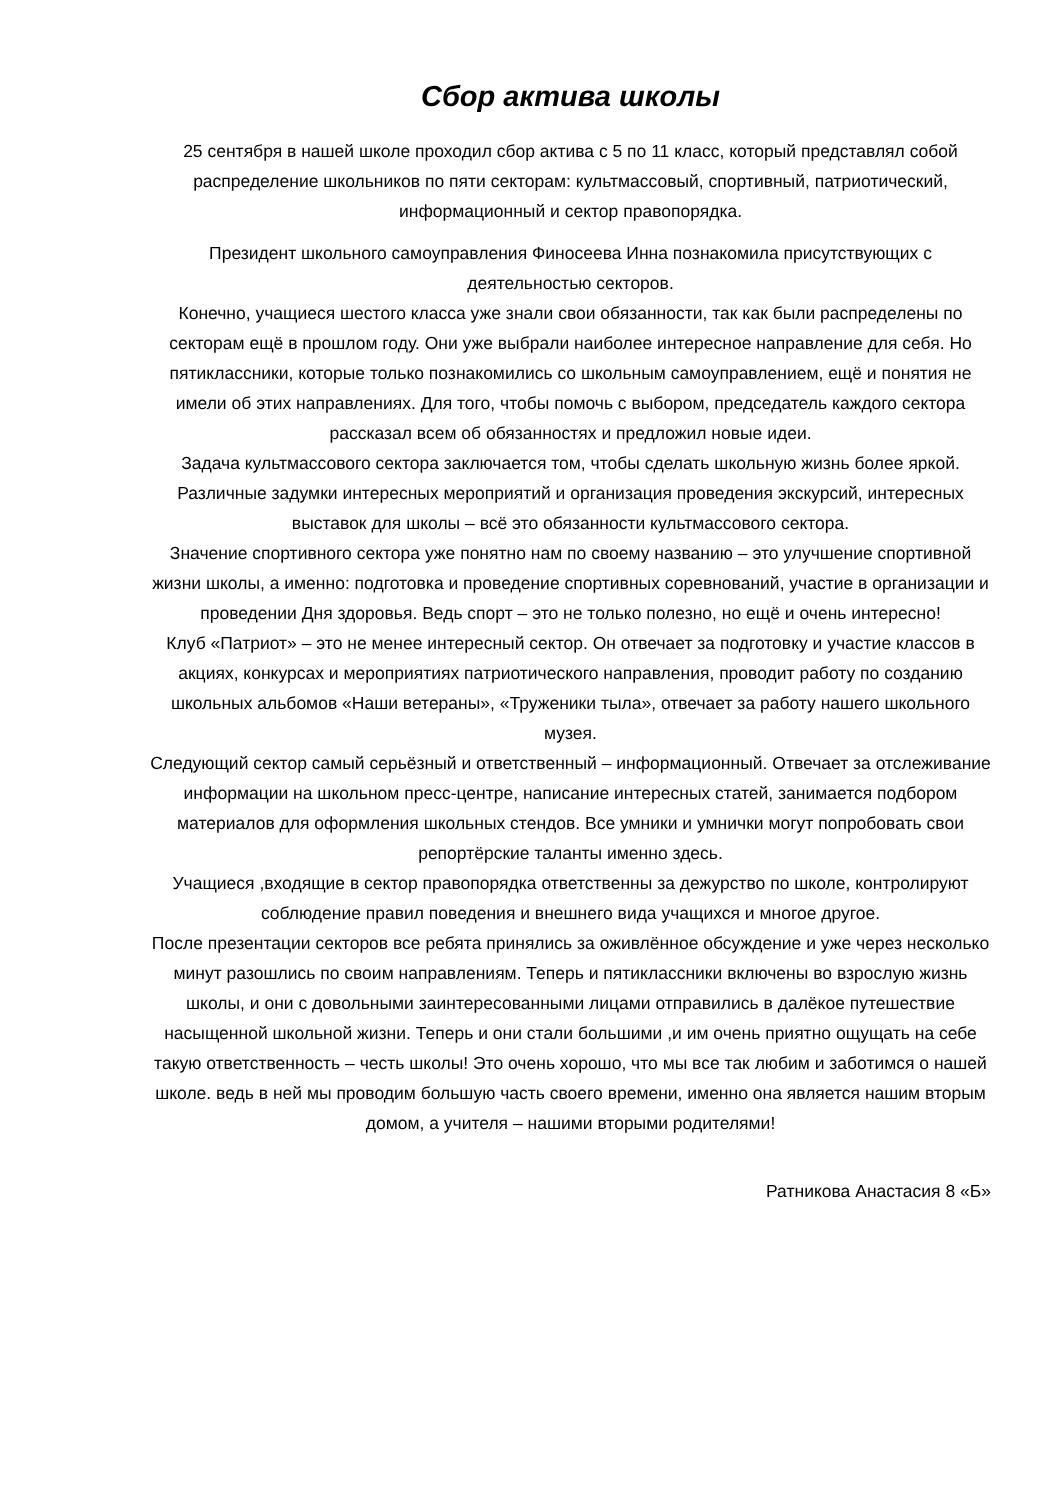Сбор актива школы
25 сентября в нашей школе проходил сбор актива с 5 по 11 класс, который представлял собой распределение школьников по пяти секторам: культмассовый, спортивный, патриотический, информационный и сектор правопорядка.
Президент школьного самоуправления Финосеева Инна познакомила присутствующих с деятельностью секторов.
Конечно, учащиеся шестого класса уже знали свои обязанности, так как были распределены по секторам ещё в прошлом году. Они уже выбрали наиболее интересное направление для себя. Но пятиклассники, которые только познакомились со школьным самоуправлением, ещё и понятия не имели об этих направлениях. Для того, чтобы помочь с выбором, председатель каждого сектора рассказал всем об обязанностях и предложил новые идеи.
Задача культмассового сектора заключается том, чтобы сделать школьную жизнь более яркой. Различные задумки интересных мероприятий и организация проведения экскурсий, интересных выставок для школы – всё это обязанности культмассового сектора.
Значение спортивного сектора уже понятно нам по своему названию – это улучшение спортивной жизни школы, а именно: подготовка и проведение спортивных соревнований, участие в организации и проведении Дня здоровья. Ведь спорт – это не только полезно, но ещё и очень интересно!
Клуб «Патриот» – это не менее интересный сектор. Он отвечает за подготовку и участие классов в акциях, конкурсах и мероприятиях патриотического направления, проводит работу по созданию школьных альбомов «Наши ветераны», «Труженики тыла», отвечает за работу нашего школьного музея.
Следующий сектор самый серьёзный и ответственный – информационный. Отвечает за отслеживание информации на школьном пресс-центре, написание интересных статей, занимается подбором материалов для оформления школьных стендов. Все умники и умнички могут попробовать свои репортёрские таланты именно здесь.
Учащиеся ,входящие в сектор правопорядка ответственны за дежурство по школе, контролируют соблюдение правил поведения и внешнего вида учащихся и многое другое.
После презентации секторов все ребята принялись за оживлённое обсуждение и уже через несколько минут разошлись по своим направлениям. Теперь и пятиклассники включены во взрослую жизнь школы, и они с довольными заинтересованными лицами отправились в далёкое путешествие насыщенной школьной жизни. Теперь и они стали большими ,и им очень приятно ощущать на себе такую ответственность – честь школы! Это очень хорошо, что мы все так любим и заботимся о нашей школе. ведь в ней мы проводим большую часть своего времени, именно она является нашим вторым домом, а учителя – нашими вторыми родителями!
Ратникова Анастасия 8 «Б»